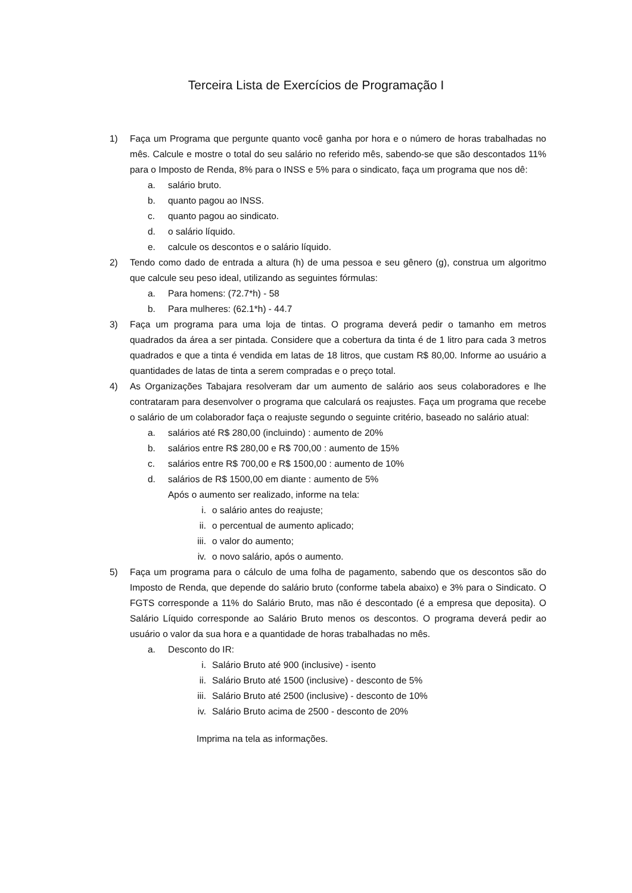Terceira Lista de Exercícios de Programação I
1) Faça um Programa que pergunte quanto você ganha por hora e o número de horas trabalhadas no mês. Calcule e mostre o total do seu salário no referido mês, sabendo-se que são descontados 11% para o Imposto de Renda, 8% para o INSS e 5% para o sindicato, faça um programa que nos dê:
a. salário bruto.
b. quanto pagou ao INSS.
c. quanto pagou ao sindicato.
d. o salário líquido.
e. calcule os descontos e o salário líquido.
2) Tendo como dado de entrada a altura (h) de uma pessoa e seu gênero (g), construa um algoritmo que calcule seu peso ideal, utilizando as seguintes fórmulas:
a. Para homens: (72.7*h) - 58
b. Para mulheres: (62.1*h) - 44.7
3) Faça um programa para uma loja de tintas. O programa deverá pedir o tamanho em metros quadrados da área a ser pintada. Considere que a cobertura da tinta é de 1 litro para cada 3 metros quadrados e que a tinta é vendida em latas de 18 litros, que custam R$ 80,00. Informe ao usuário a quantidades de latas de tinta a serem compradas e o preço total.
4) As Organizações Tabajara resolveram dar um aumento de salário aos seus colaboradores e lhe contrataram para desenvolver o programa que calculará os reajustes. Faça um programa que recebe o salário de um colaborador faça o reajuste segundo o seguinte critério, baseado no salário atual:
a. salários até R$ 280,00 (incluindo) : aumento de 20%
b. salários entre R$ 280,00 e R$ 700,00 : aumento de 15%
c. salários entre R$ 700,00 e R$ 1500,00 : aumento de 10%
d. salários de R$ 1500,00 em diante : aumento de 5%
Após o aumento ser realizado, informe na tela:
i. o salário antes do reajuste;
ii. o percentual de aumento aplicado;
iii.
o valor do aumento;
iv. o novo salário, após o aumento.
5) Faça um programa para o cálculo de uma folha de pagamento, sabendo que os descontos são do Imposto de Renda, que depende do salário bruto (conforme tabela abaixo) e 3% para o Sindicato. O FGTS corresponde a 11% do Salário Bruto, mas não é descontado (é a empresa que deposita). O Salário Líquido corresponde ao Salário Bruto menos os descontos. O programa deverá pedir ao usuário o valor da sua hora e a quantidade de horas trabalhadas no mês.
a. Desconto do IR:
i. Salário Bruto até 900 (inclusive) - isento
ii. Salário Bruto até 1500 (inclusive) - desconto de 5%
iii.
Salário Bruto até 2500 (inclusive) - desconto de 10%
iv. Salário Bruto acima de 2500 - desconto de 20%
Imprima na tela as informações.